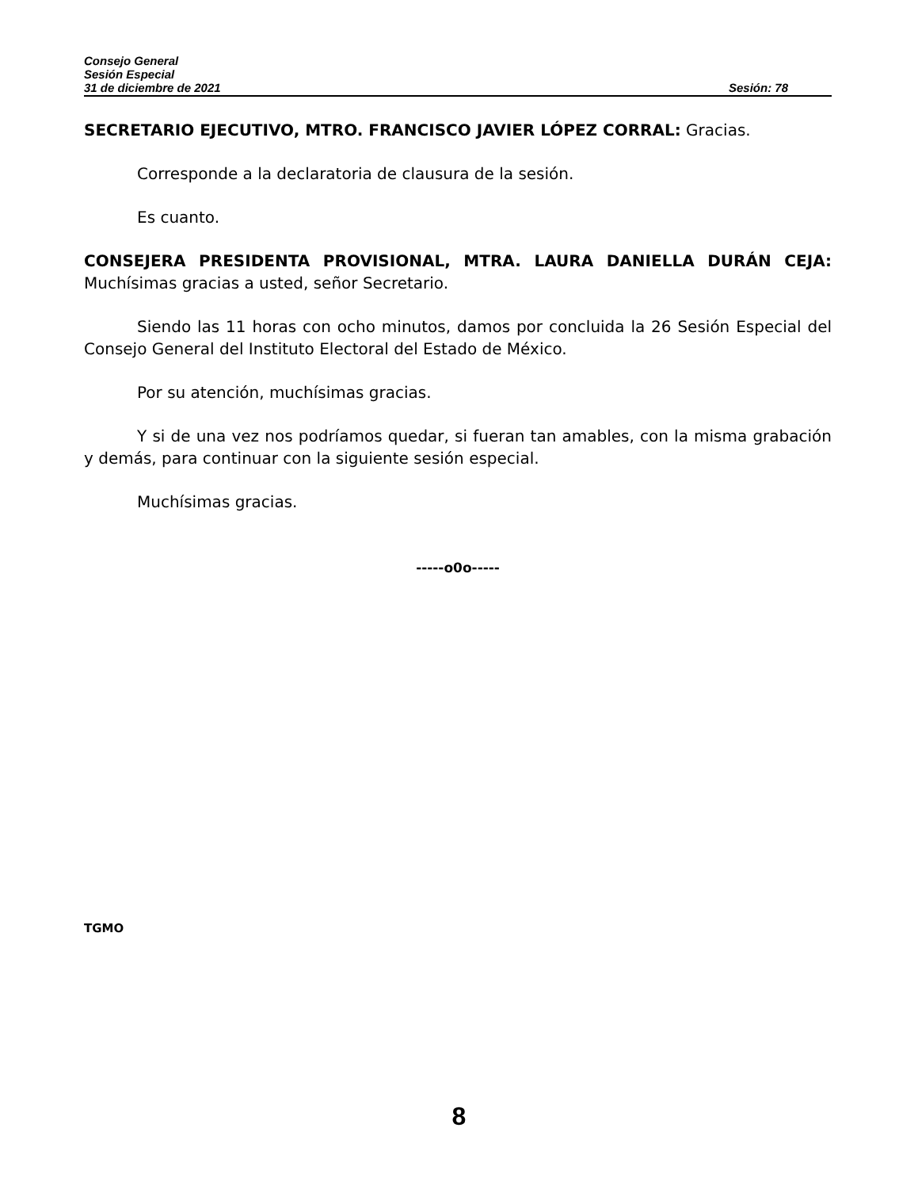Consejo General
Sesión Especial
31 de diciembre de 2021 Sesión: 78
SECRETARIO EJECUTIVO, MTRO. FRANCISCO JAVIER LÓPEZ CORRAL: Gracias.
Corresponde a la declaratoria de clausura de la sesión.
Es cuanto.
CONSEJERA PRESIDENTA PROVISIONAL, MTRA. LAURA DANIELLA DURÁN CEJA: Muchísimas gracias a usted, señor Secretario.
Siendo las 11 horas con ocho minutos, damos por concluida la 26 Sesión Especial del Consejo General del Instituto Electoral del Estado de México.
Por su atención, muchísimas gracias.
Y si de una vez nos podríamos quedar, si fueran tan amables, con la misma grabación y demás, para continuar con la siguiente sesión especial.
Muchísimas gracias.
-----o0o-----
TGMO
8